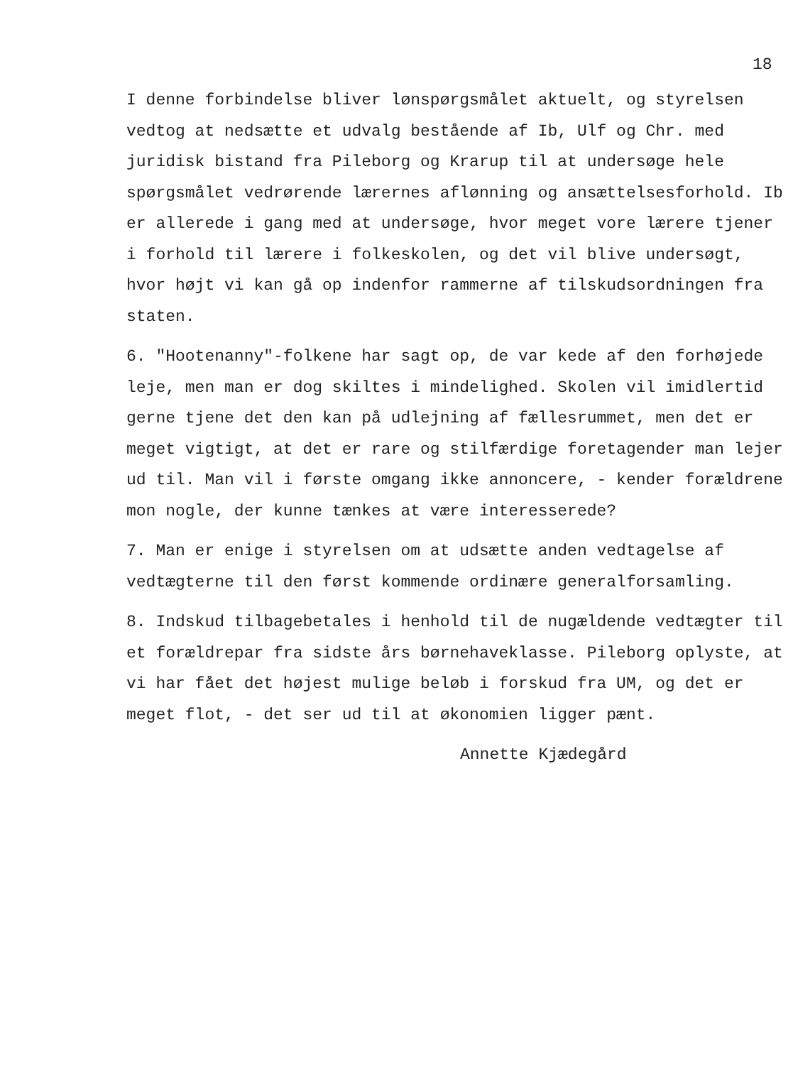18
I denne forbindelse bliver lønspørgsmålet aktuelt, og styrelsen vedtog at nedsætte et udvalg bestående af Ib, Ulf og Chr. med juridisk bistand fra Pileborg og Krarup til at undersøge hele spørgsmålet vedrørende lærernes aflønning og ansættelsesforhold. Ib er allerede i gang med at undersøge, hvor meget vore lærere tjener i forhold til lærere i folkeskolen, og det vil blive undersøgt, hvor højt vi kan gå op indenfor rammerne af tilskudsordningen fra staten.
6. "Hootenanny"-folkene har sagt op, de var kede af den forhøjede leje, men man er dog skiltes i mindelighed. Skolen vil imidlertid gerne tjene det den kan på udlejning af fællesrummet, men det er meget vigtigt, at det er rare og stilfærdige foretagender man lejer ud til. Man vil i første omgang ikke annoncere, - kender forældrene mon nogle, der kunne tænkes at være interesserede?
7. Man er enige i styrelsen om at udsætte anden vedtagelse af vedtægterne til den først kommende ordinære generalforsamling.
8. Indskud tilbagebetales i henhold til de nugældende vedtægter til et forældrepar fra sidste års børnehaveklasse. Pileborg oplyste, at vi har fået det højest mulige beløb i forskud fra UM, og det er meget flot, - det ser ud til at økonomien ligger pænt.
Annette Kjædegård